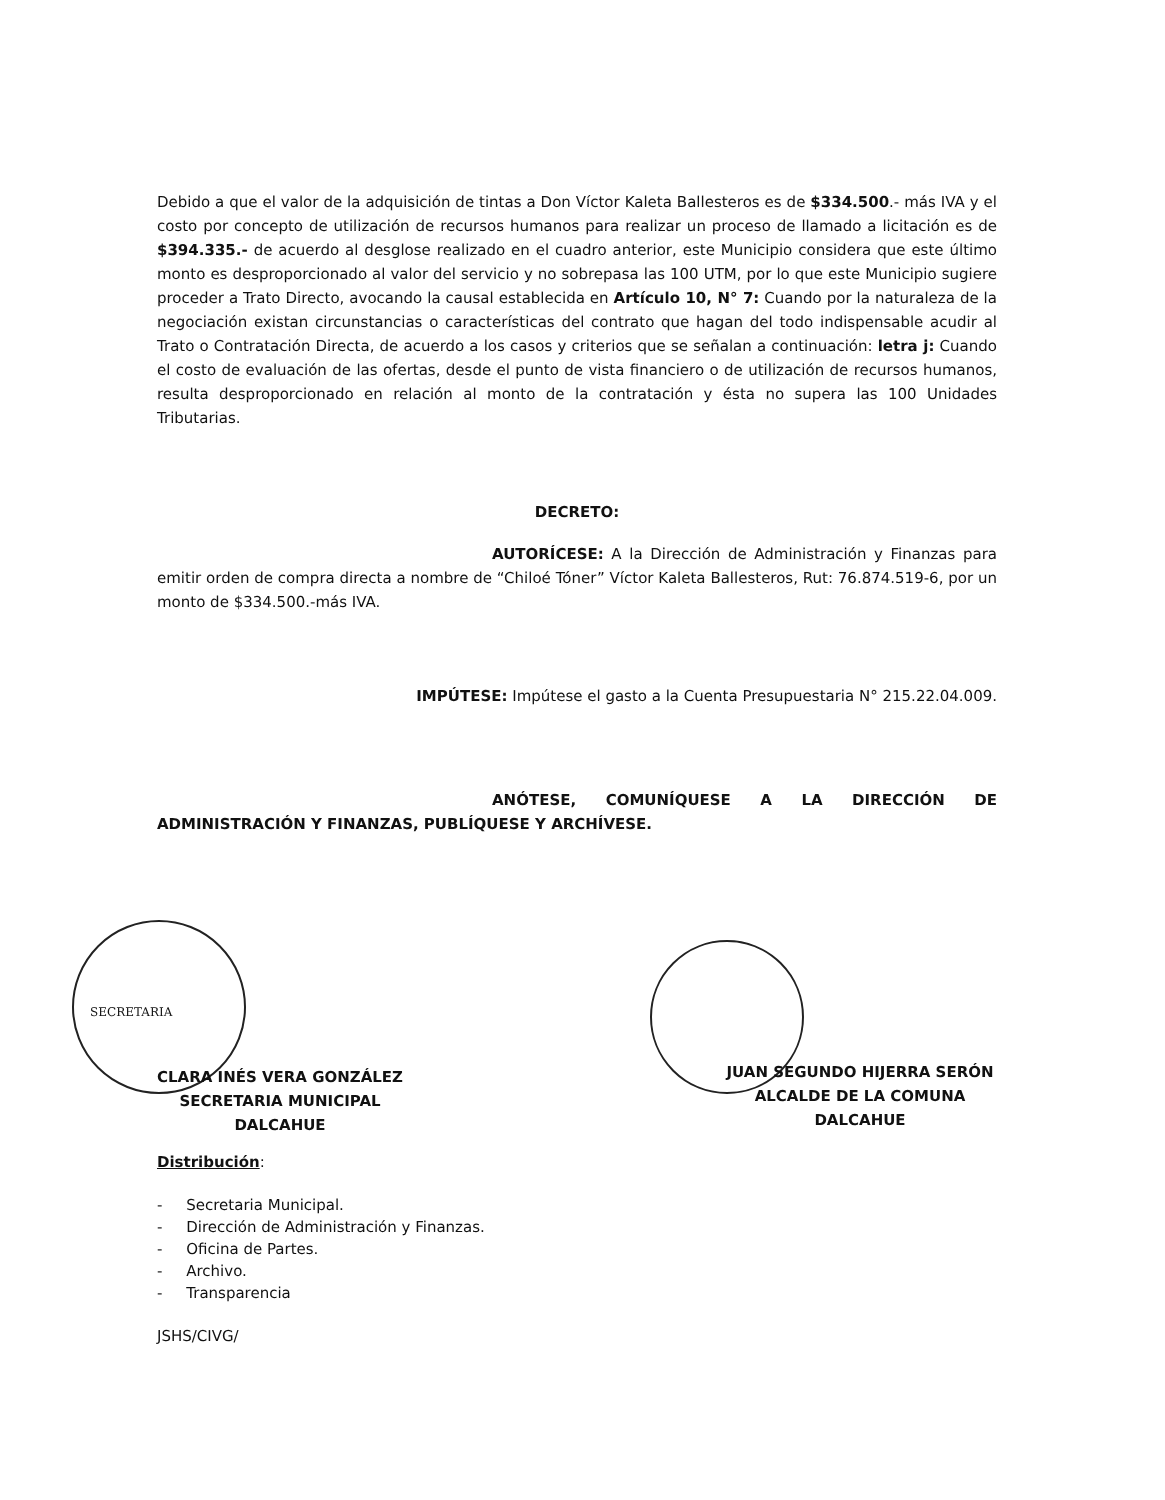Debido a que el valor de la adquisición de tintas a Don Víctor Kaleta Ballesteros es de $334.500.- más IVA y el costo por concepto de utilización de recursos humanos para realizar un proceso de llamado a licitación es de $394.335.- de acuerdo al desglose realizado en el cuadro anterior, este Municipio considera que este último monto es desproporcionado al valor del servicio y no sobrepasa las 100 UTM, por lo que este Municipio sugiere proceder a Trato Directo, avocando la causal establecida en Artículo 10, N° 7: Cuando por la naturaleza de la negociación existan circunstancias o características del contrato que hagan del todo indispensable acudir al Trato o Contratación Directa, de acuerdo a los casos y criterios que se señalan a continuación: letra j: Cuando el costo de evaluación de las ofertas, desde el punto de vista financiero o de utilización de recursos humanos, resulta desproporcionado en relación al monto de la contratación y ésta no supera las 100 Unidades Tributarias.
DECRETO:
AUTORÍCESE: A la Dirección de Administración y Finanzas para emitir orden de compra directa a nombre de “Chiloé Tóner” Víctor Kaleta Ballesteros, Rut: 76.874.519-6, por un monto de $334.500.-más IVA.
IMPÚTESE: Impútese el gasto a la Cuenta Presupuestaria N° 215.22.04.009.
ANÓTESE, COMUNÍQUESE A LA DIRECCIÓN DE ADMINISTRACIÓN Y FINANZAS, PUBLÍQUESE Y ARCHÍVESE.
SECRETARIA
CLARA INÉS VERA GONZÁLEZ
SECRETARIA MUNICIPAL
DALCAHUE
JUAN SEGUNDO HIJERRA SERÓN
ALCALDE DE LA COMUNA
DALCAHUE
Distribución:
- Secretaria Municipal.
- Dirección de Administración y Finanzas.
- Oficina de Partes.
- Archivo.
- Transparencia
JSHS/CIVG/